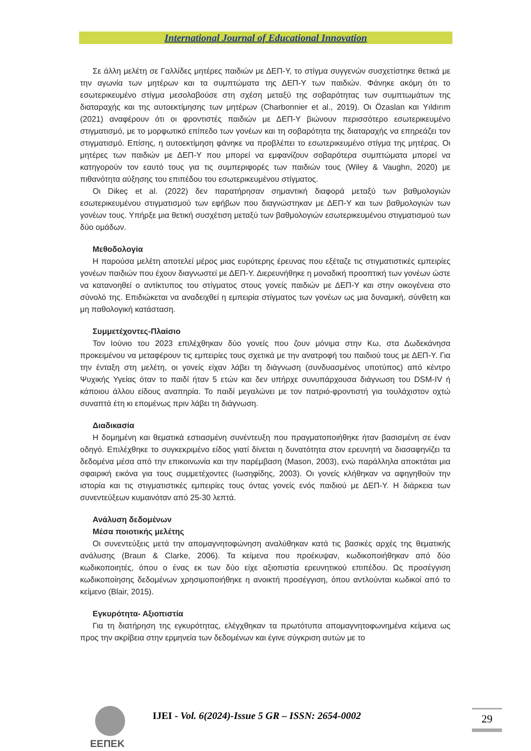International Journal of Educational Innovation
Σε άλλη μελέτη σε Γαλλίδες μητέρες παιδιών με ΔΕΠ-Υ, το στίγμα συγγενών συσχετίστηκε θετικά με την αγωνία των μητέρων και τα συμπτώματα της ΔΕΠ-Υ των παιδιών. Φάνηκε ακόμη ότι το εσωτερικευμένο στίγμα μεσολαβούσε στη σχέση μεταξύ της σοβαρότητας των συμπτωμάτων της διαταραχής και της αυτοεκτίμησης των μητέρων (Charbonnier et al., 2019). Οι Özaslan και Yıldırım (2021) αναφέρουν ότι οι φροντιστές παιδιών με ΔΕΠ-Υ βιώνουν περισσότερο εσωτερικευμένο στιγματισμό, με το μορφωτικό επίπεδο των γονέων και τη σοβαρότητα της διαταραχής να επηρεάζει τον στιγματισμό. Επίσης, η αυτοεκτίμηση φάνηκε να προβλέπει το εσωτερικευμένο στίγμα της μητέρας. Οι μητέρες των παιδιών με ΔΕΠ-Υ που μπορεί να εμφανίζουν σοβαρότερα συμπτώματα μπορεί να κατηγορούν τον εαυτό τους για τις συμπεριφορές των παιδιών τους (Wiley & Vaughn, 2020) με πιθανότητα αύξησης του επιπέδου του εσωτερικευμένου στίγματος.
Οι Dikeç et al. (2022) δεν παρατήρησαν σημαντική διαφορά μεταξύ των βαθμολογιών εσωτερικευμένου στιγματισμού των εφήβων που διαγνώστηκαν με ΔΕΠ-Υ και των βαθμολογιών των γονέων τους. Υπήρξε μια θετική συσχέτιση μεταξύ των βαθμολογιών εσωτερικευμένου στιγματισμού των δύο ομάδων.
Μεθοδολογία
Η παρούσα μελέτη αποτελεί μέρος μιας ευρύτερης έρευνας που εξέταζε τις στιγματιστικές εμπειρίες γονέων παιδιών που έχουν διαγνωστεί με ΔΕΠ-Υ. Διερευνήθηκε η μοναδική προοπτική των γονέων ώστε να κατανοηθεί ο αντίκτυπος του στίγματος στους γονείς παιδιών με ΔΕΠ-Υ και στην οικογένεια στο σύνολό της. Επιδιώκεται να αναδειχθεί η εμπειρία στίγματος των γονέων ως μια δυναμική, σύνθετη και μη παθολογική κατάσταση.
Συμμετέχοντες-Πλαίσιο
Τον Ιούνιο του 2023 επιλέχθηκαν δύο γονείς που ζουν μόνιμα στην Κω, στα Δωδεκάνησα προκειμένου να μεταφέρουν τις εμπειρίες τους σχετικά με την ανατροφή του παιδιού τους με ΔΕΠ-Υ. Για την ένταξη στη μελέτη, οι γονείς είχαν λάβει τη διάγνωση (συνδυασμένος υποτύπος) από κέντρο Ψυχικής Υγείας όταν το παιδί ήταν 5 ετών και δεν υπήρχε συνυπάρχουσα διάγνωση του DSM-IV ή κάποιου άλλου είδους αναπηρία. Το παιδί μεγαλώνει με τον πατριό-φροντιστή για τουλάχιστον οχτώ συναπτά έτη κι επομένως πριν λάβει τη διάγνωση.
Διαδικασία
Η δομημένη και θεματικά εστιασμένη συνέντευξη που πραγματοποιήθηκε ήταν βασισμένη σε έναν οδηγό. Επιλέχθηκε το συγκεκριμένο είδος γιατί δίνεται η δυνατότητα στον ερευνητή να διασαφηνίζει τα δεδομένα μέσα από την επικοινωνία και την παρέμβαση (Mason, 2003), ενώ παράλληλα αποκτάται μια σφαιρική εικόνα για τους συμμετέχοντες (Ιωσηφίδης, 2003). Οι γονείς κλήθηκαν να αφηγηθούν την ιστορία και τις στιγματιστικές εμπειρίες τους όντας γονείς ενός παιδιού με ΔΕΠ-Υ. Η διάρκεια των συνεντεύξεων κυμαινόταν από 25-30 λεπτά.
Ανάλυση δεδομένων
Μέσα ποιοτικής μελέτης
Οι συνεντεύξεις μετά την απομαγνητοφώνηση αναλύθηκαν κατά τις βασικές αρχές της θεματικής ανάλυσης (Braun & Clarke, 2006). Τα κείμενα που προέκυψαν, κωδικοποιήθηκαν από δύο κωδικοποιητές, όπου ο ένας εκ των δύο είχε αξιοπιστία ερευνητικού επιπέδου. Ως προσέγγιση κωδικοποίησης δεδομένων χρησιμοποιήθηκε η ανοικτή προσέγγιση, όπου αντλούνται κωδικοί από το κείμενο (Blair, 2015).
Εγκυρότητα- Αξιοπιστία
Για τη διατήρηση της εγκυρότητας, ελέγχθηκαν τα πρωτότυπα απομαγνητοφωνημένα κείμενα ως προς την ακρίβεια στην ερμηνεία των δεδομένων και έγινε σύγκριση αυτών με το
EEΠEK
IJEI - Vol. 6(2024)-Issue 5 GR – ISSN: 2654-0002
29